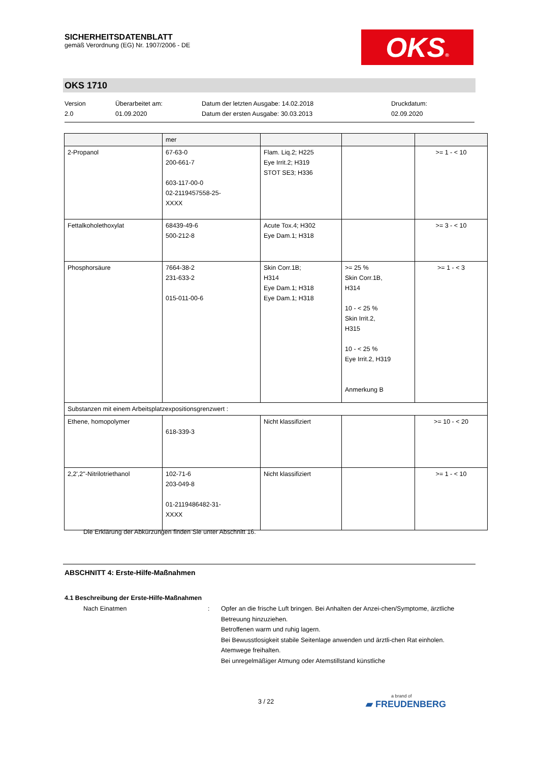SICHERHEITSDATENBLATT
gemäß Verordnung (EG) Nr. 1907/2006 - DE
OKS®
OKS 1710
Version
2.0
Überarbeitet am:
01.09.2020
Datum der letzten Ausgabe: 14.02.2018
Datum der ersten Ausgabe: 30.03.2013
Druckdatum:
02.09.2020
| | mer | | | |
| 2-Propanol | 67-63-0 200-661-7 603-117-00-0 02-2119457558-25- XXXX | Flam. Liq.2; H225 Eye Irrit.2; H319 STOT SE3; H336 | | >= 1 - < 10 |
| Fettalkoholethoxylat | 68439-49-6 500-212-8 | Acute Tox.4; H302 Eye Dam.1; H318 | | >= 3 - < 10 |
| Phosphorsäure | 7664-38-2 231-633-2 015-011-00-6 | Skin Corr.1B; H314 Eye Dam.1; H318 Eye Dam.1; H318 | >= 25 % Skin Corr.1B, H314 10 - < 25 % Skin Irrit.2, H315 10 - < 25 % Eye Irrit.2, H319 Anmerkung B | >= 1 - < 3 |
| Substanzen mit einem Arbeitsplatzexpositionsgrenzwert : | | | | |
| Ethene, homopolymer | 618-339-3 | Nicht klassifiziert | | >= 10 - < 20 |
| 2,2',2''-Nitrilotriethanol | 102-71-6 203-049-8 01-2119486482-31- XXXX | Nicht klassifiziert | | >= 1 - < 10 |
Die Erklärung der Abkürzungen finden Sie unter Abschnitt 16.
ABSCHNITT 4: Erste-Hilfe-Maßnahmen
4.1 Beschreibung der Erste-Hilfe-Maßnahmen
Nach Einatmen : Opfer an die frische Luft bringen. Bei Anhalten der Anzei-chen/Symptome, ärztliche Betreuung hinzuziehen.
Betroffenen warm und ruhig lagern.
Bei Bewusstlosigkeit stabile Seitenlage anwenden und ärztli-chen Rat einholen.
Atemwege freihalten.
Bei unregelmäßiger Atmung oder Atemstillstand künstliche
3 / 22
a brand of
▰ FREUDENBERG